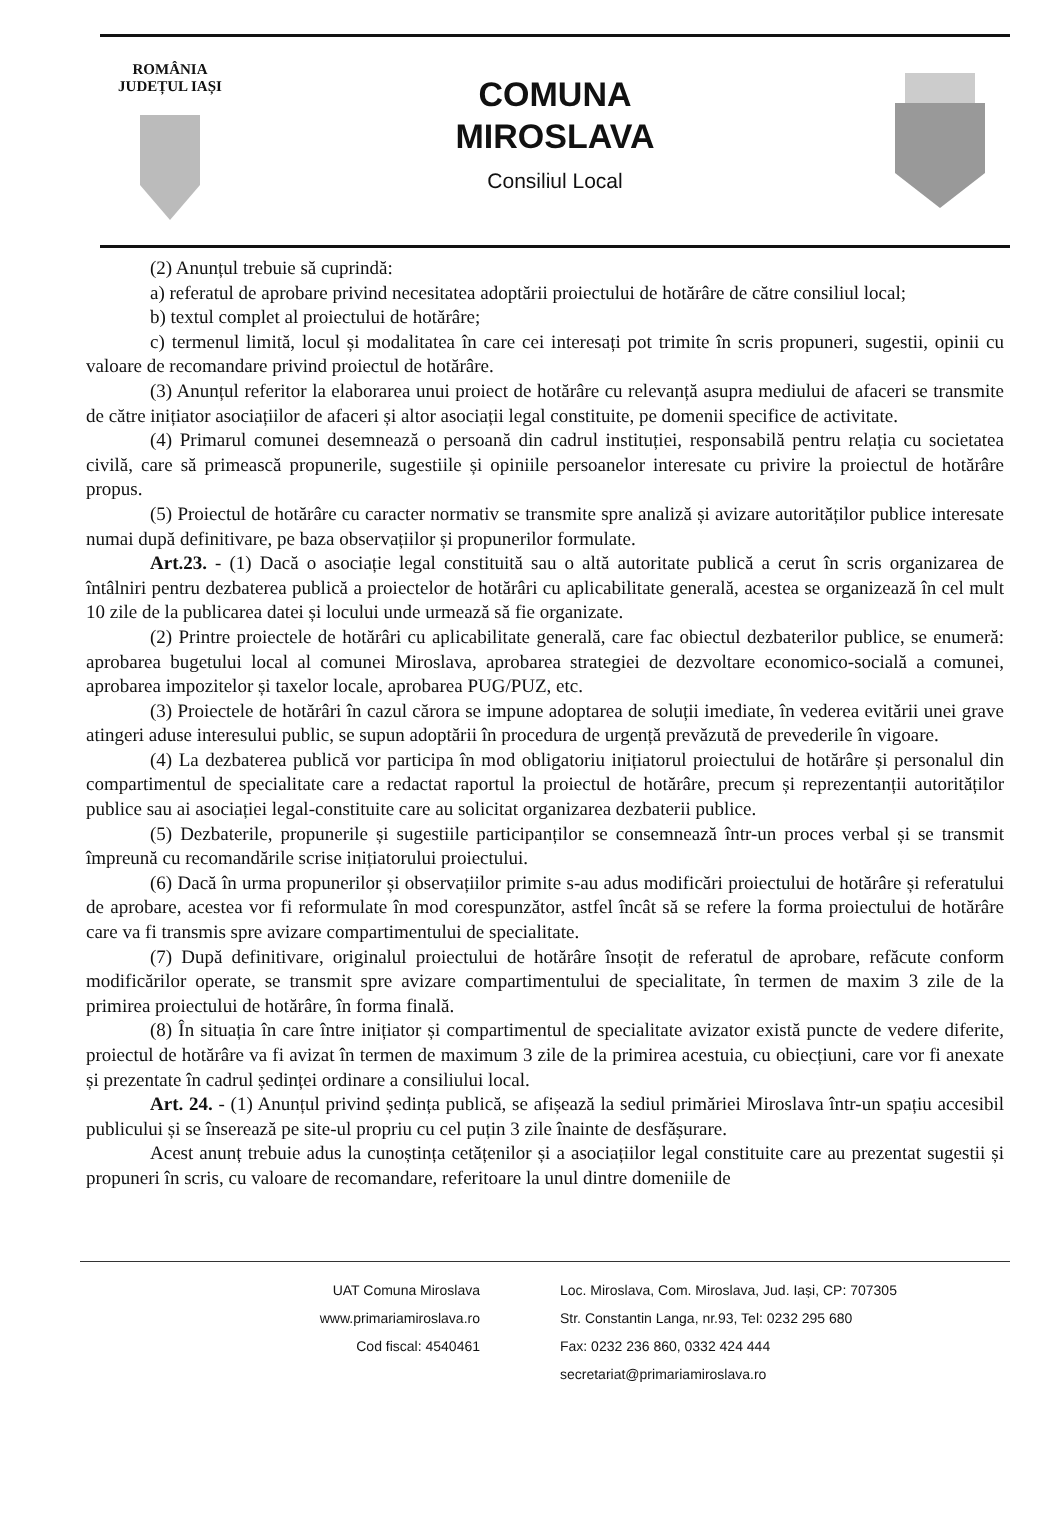ROMÂNIA
JUDEȚUL IAȘI
COMUNA
MIROSLAVA
Consiliul Local
(2) Anunțul trebuie să cuprindă:
a) referatul de aprobare privind necesitatea adoptării proiectului de hotărâre de către consiliul local;
b) textul complet al proiectului de hotărâre;
c) termenul limită, locul și modalitatea în care cei interesați pot trimite în scris propuneri, sugestii, opinii cu valoare de recomandare privind proiectul de hotărâre.
(3) Anunțul referitor la elaborarea unui proiect de hotărâre cu relevanță asupra mediului de afaceri se transmite de către inițiator asociațiilor de afaceri și altor asociații legal constituite, pe domenii specifice de activitate.
(4) Primarul comunei desemnează o persoană din cadrul instituției, responsabilă pentru relația cu societatea civilă, care să primească propunerile, sugestiile și opiniile persoanelor interesate cu privire la proiectul de hotărâre propus.
(5) Proiectul de hotărâre cu caracter normativ se transmite spre analiză și avizare autorităților publice interesate numai după definitivare, pe baza observațiilor și propunerilor formulate.
Art.23. - (1) Dacă o asociație legal constituită sau o altă autoritate publică a cerut în scris organizarea de întâlniri pentru dezbaterea publică a proiectelor de hotărâri cu aplicabilitate generală, acestea se organizează în cel mult 10 zile de la publicarea datei și locului unde urmează să fie organizate.
(2) Printre proiectele de hotărâri cu aplicabilitate generală, care fac obiectul dezbaterilor publice, se enumeră: aprobarea bugetului local al comunei Miroslava, aprobarea strategiei de dezvoltare economico-socială a comunei, aprobarea impozitelor și taxelor locale, aprobarea PUG/PUZ, etc.
(3) Proiectele de hotărâri în cazul cărora se impune adoptarea de soluții imediate, în vederea evitării unei grave atingeri aduse interesului public, se supun adoptării în procedura de urgență prevăzută de prevederile în vigoare.
(4) La dezbaterea publică vor participa în mod obligatoriu inițiatorul proiectului de hotărâre și personalul din compartimentul de specialitate care a redactat raportul la proiectul de hotărâre, precum și reprezentanții autorităților publice sau ai asociației legal-constituite care au solicitat organizarea dezbaterii publice.
(5) Dezbaterile, propunerile și sugestiile participanților se consemnează într-un proces verbal și se transmit împreună cu recomandările scrise inițiatorului proiectului.
(6) Dacă în urma propunerilor și observațiilor primite s-au adus modificări proiectului de hotărâre și referatului de aprobare, acestea vor fi reformulate în mod corespunzător, astfel încât să se refere la forma proiectului de hotărâre care va fi transmis spre avizare compartimentului de specialitate.
(7) După definitivare, originalul proiectului de hotărâre însoțit de referatul de aprobare, refăcute conform modificărilor operate, se transmit spre avizare compartimentului de specialitate, în termen de maxim 3 zile de la primirea proiectului de hotărâre, în forma finală.
(8) În situația în care între inițiator și compartimentul de specialitate avizator există puncte de vedere diferite, proiectul de hotărâre va fi avizat în termen de maximum 3 zile de la primirea acestuia, cu obiecțiuni, care vor fi anexate și prezentate în cadrul ședinței ordinare a consiliului local.
Art. 24. - (1) Anunțul privind ședința publică, se afișează la sediul primăriei Miroslava într-un spațiu accesibil publicului și se înserează pe site-ul propriu cu cel puțin 3 zile înainte de desfășurare.
Acest anunț trebuie adus la cunoștința cetățenilor și a asociațiilor legal constituite care au prezentat sugestii și propuneri în scris, cu valoare de recomandare, referitoare la unul dintre domeniile de
UAT Comuna Miroslava
www.primariamiroslava.ro
Cod fiscal: 4540461
Loc. Miroslava, Com. Miroslava, Jud. Iași, CP: 707305
Str. Constantin Langa, nr.93, Tel: 0232 295 680
Fax: 0232 236 860, 0332 424 444
secretariat@primariamiroslava.ro